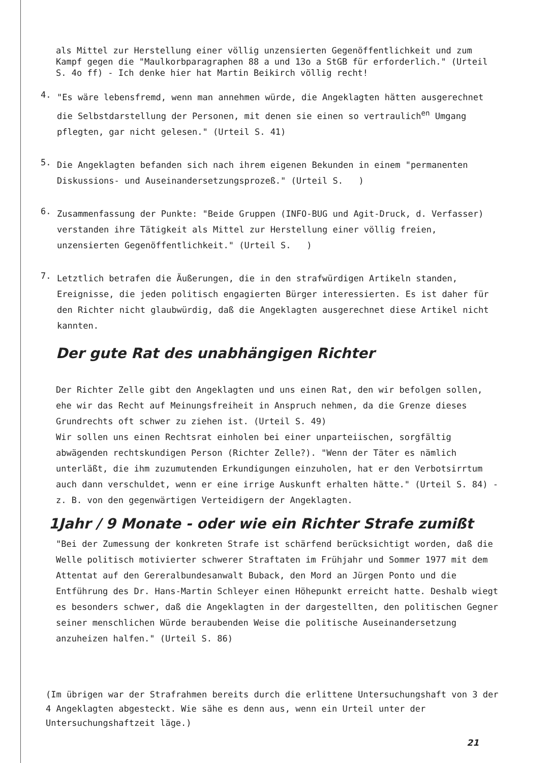als Mittel zur Herstellung einer völlig unzensierten Gegenöffentlichkeit und zum Kampf gegen die "Maulkorbparagraphen 88 a und 13o a StGB für erforderlich." (Urteil S. 4o ff) - Ich denke hier hat Martin Beikirch völlig recht!
4.
"Es wäre lebensfremd, wenn man annehmen würde, die Angeklagten hätten ausgerechnet die Selbstdarstellung der Personen, mit denen sie einen so vertraulich<sup>en</sup> Umgang pflegten, gar nicht gelesen." (Urteil S. 41)
5.
Die Angeklagten befanden sich nach ihrem eigenen Bekunden in einem "permanenten Diskussions- und Auseinandersetzungsprozeß." (Urteil S. )
6.
Zusammenfassung der Punkte: "Beide Gruppen (INFO-BUG und Agit-Druck, d. Verfasser) verstanden ihre Tätigkeit als Mittel zur Herstellung einer völlig freien, unzensierten Gegenöffentlichkeit." (Urteil S. )
7.
Letztlich betrafen die Äußerungen, die in den strafwürdigen Artikeln standen, Ereignisse, die jeden politisch engagierten Bürger interessierten. Es ist daher für den Richter nicht glaubwürdig, daß die Angeklagten ausgerechnet diese Artikel nicht kannten.
Der gute Rat des unabhängigen Richter
Der Richter Zelle gibt den Angeklagten und uns einen Rat, den wir befolgen sollen, ehe wir das Recht auf Meinungsfreiheit in Anspruch nehmen, da die Grenze dieses Grundrechts oft schwer zu ziehen ist. (Urteil S. 49)
Wir sollen uns einen Rechtsrat einholen bei einer unparteiischen, sorgfältig abwägenden rechtskundigen Person (Richter Zelle?). "Wenn der Täter es nämlich unterläßt, die ihm zuzumutenden Erkundigungen einzuholen, hat er den Verbotsirrtum auch dann verschuldet, wenn er eine irrige Auskunft erhalten hätte." (Urteil S. 84) - z. B. von den gegenwärtigen Verteidigern der Angeklagten.
1Jahr / 9 Monate - oder wie ein Richter Strafe zumißt
"Bei der Zumessung der konkreten Strafe ist schärfend berücksichtigt worden, daß die Welle politisch motivierter schwerer Straftaten im Frühjahr und Sommer 1977 mit dem Attentat auf den Gereralbundesanwalt Buback, den Mord an Jürgen Ponto und die Entführung des Dr. Hans-Martin Schleyer einen Höhepunkt erreicht hatte. Deshalb wiegt es besonders schwer, daß die Angeklagten in der dargestellten, den politischen Gegner seiner menschlichen Würde beraubenden Weise die politische Auseinandersetzung anzuheizen halfen." (Urteil S. 86)
(Im übrigen war der Strafrahmen bereits durch die erlittene Untersuchungshaft von 3 der 4 Angeklagten abgesteckt. Wie sähe es denn aus, wenn ein Urteil unter der Untersuchungshaftzeit läge.)
21